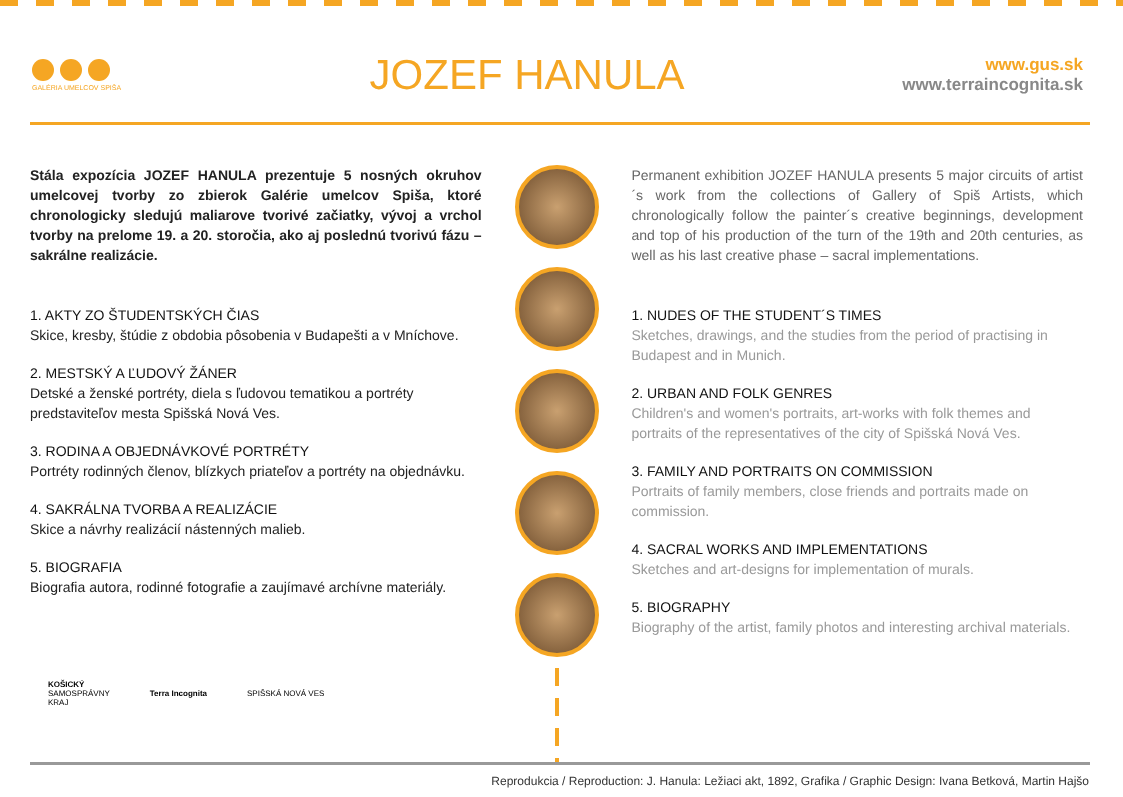GALÉRIA UMELCOV SPIŠA
JOZEF HANULA
www.gus.sk
www.terraincognita.sk
Stála expozícia JOZEF HANULA prezentuje 5 nosných okruhov umelcovej tvorby zo zbierok Galérie umelcov Spiša, ktoré chronologicky sledujú maliarove tvorivé začiatky, vývoj a vrchol tvorby na prelome 19. a 20. storočia, ako aj poslednú tvorivú fázu – sakrálne realizácie.
1. AKTY ZO ŠTUDENTSKÝCH ČIAS
Skice, kresby, štúdie z obdobia pôsobenia v Budapešti a v Mníchove.
2. MESTSKÝ A ĽUDOVÝ ŽÁNER
Detské a ženské portréty, diela s ľudovou tematikou a portréty predstaviteľov mesta Spišská Nová Ves.
3. RODINA A OBJEDNÁVKOVÉ PORTRÉTY
Portréty rodinných členov, blízkych priateľov a portréty na objednávku.
4. SAKRÁLNA TVORBA A REALIZÁCIE
Skice a návrhy realizácií nástenných malieb.
5. BIOGRAFIA
Biografia autora, rodinné fotografie a zaujímavé archívne materiály.
Permanent exhibition JOZEF HANULA presents 5 major circuits of artist´s work from the collections of Gallery of Spiš Artists, which chronologically follow the painter´s creative beginnings, development and top of his production of the turn of the 19th and 20th centuries, as well as his last creative phase – sacral implementations.
1. NUDES OF THE STUDENT´S TIMES
Sketches, drawings, and the studies from the period of practising in Budapest and in Munich.
2. URBAN AND FOLK GENRES
Children's and women's portraits, art-works with folk themes and portraits of the representatives of the city of Spišská Nová Ves.
3. FAMILY AND PORTRAITS ON COMMISSION
Portraits of family members, close friends and portraits made on commission.
4. SACRAL WORKS AND IMPLEMENTATIONS
Sketches and art-designs for implementation of murals.
5. BIOGRAPHY
Biography of the artist, family photos and interesting archival materials.
KOŠICKÝ
SAMOSPRÁVNY
KRAJ
Terra Incognita SPIŠSKÁ NOVÁ VES
Reprodukcia / Reproduction: J. Hanula: Ležiaci akt, 1892, Grafika / Graphic Design: Ivana Betková, Martin Hajšo